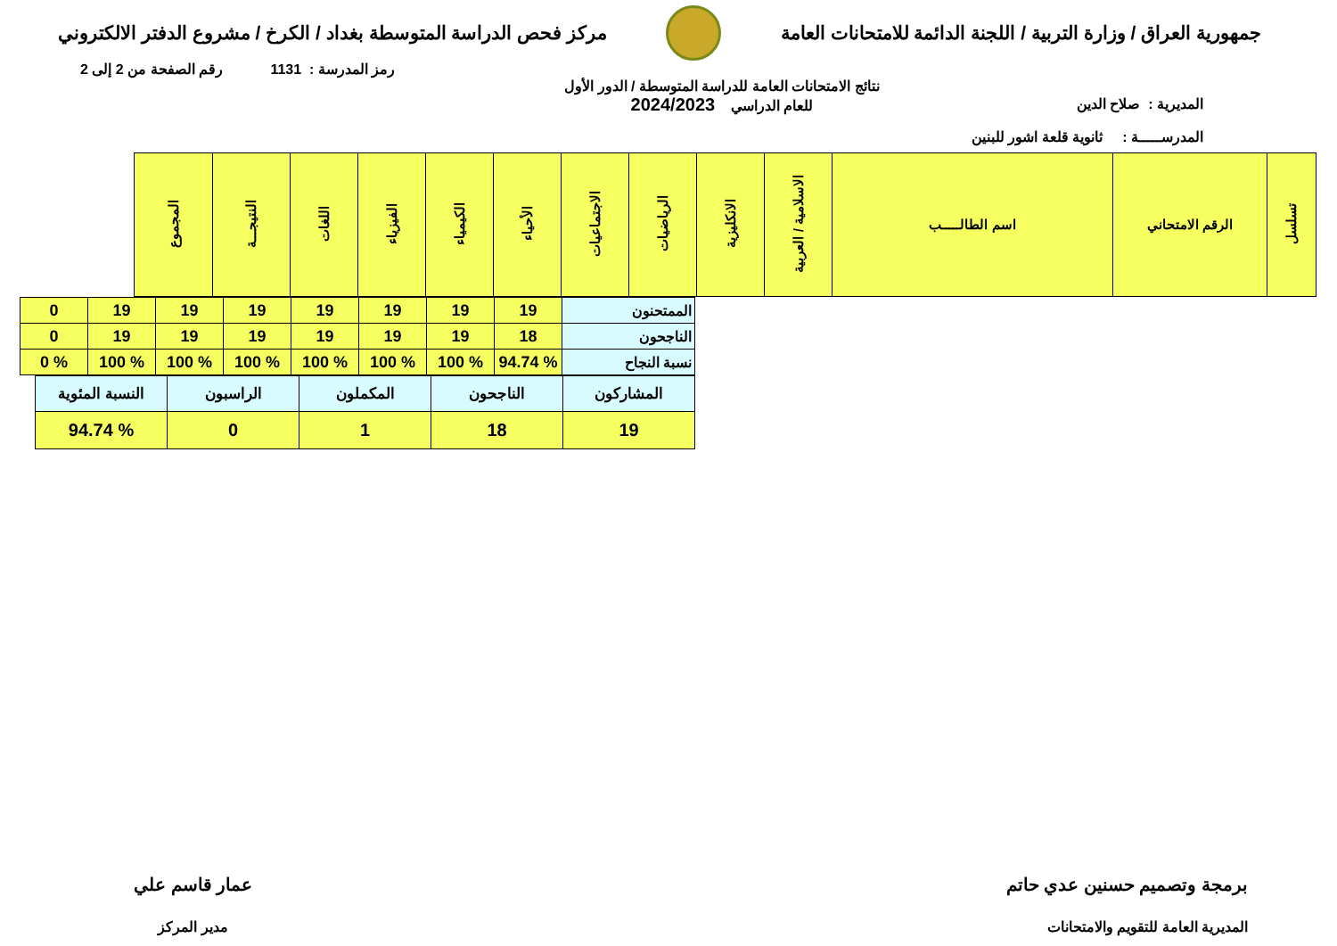جمهورية العراق / وزارة التربية / اللجنة الدائمة للامتحانات العامة
مركز فحص الدراسة المتوسطة بغداد / الكرخ / مشروع الدفتر الالكتروني
رمز المدرسة : 1131 رقم الصفحة من 2 إلى 2
المديرية : صلاح الدين
المدرســـــة : ثانوية قلعة اشور للبنين
نتائج الامتحانات العامة للدراسة المتوسطة / الدور الأول
للعام الدراسي 2024/2023
| تسلسل | الرقم الامتحاني | اسم الطالـــــب | الاسلامية / العربية | الانكليزية | الرياضيات | الاجتماعيات | الأحياء | الكيمياء | الفيزياء | اللغات | النتيجـــة | المجموع |
| --- | --- | --- | --- | --- | --- | --- | --- | --- | --- | --- | --- | --- |
| الممتحنون | 19 | 19 | 19 | 19 | 19 | 19 | 19 | 0 |
| الناجحون | 18 | 19 | 19 | 19 | 19 | 19 | 19 | 0 |
| نسبة النجاح | % 94.74 | % 100 | % 100 | % 100 | % 100 | % 100 | % 100 | % 0 |
| المشاركون | الناجحون | المكملون | الراسبون | النسبة المئوية |
| 19 | 18 | 1 | 0 | % 94.74 |
برمجة وتصميم حسنين عدي حاتم
المديرية العامة للتقويم والامتحانات
عمار قاسم علي
مدير المركز